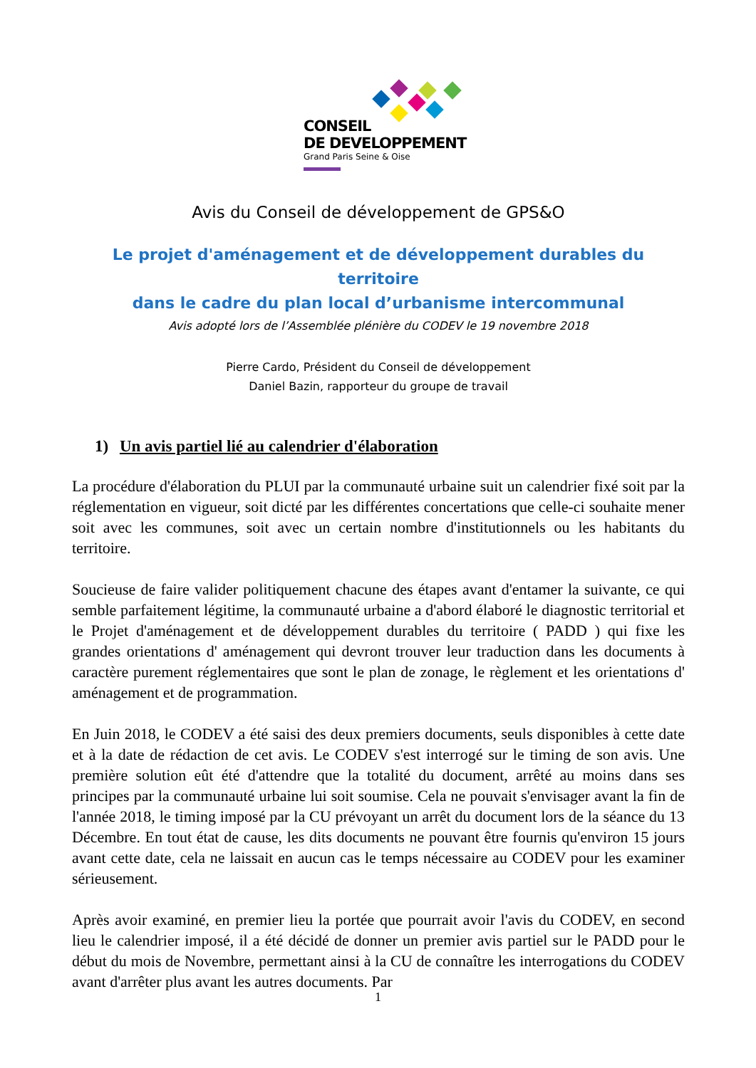CONSEIL
DE DEVELOPPEMENT
Grand Paris Seine & Oise
Avis du Conseil de développement de GPS&O
Le projet d'aménagement et de développement durables du territoire
dans le cadre du plan local d’urbanisme intercommunal
Avis adopté lors de l’Assemblée plénière du CODEV le 19 novembre 2018
Pierre Cardo, Président du Conseil de développement
Daniel Bazin, rapporteur du groupe de travail
1) Un avis partiel lié au calendrier d'élaboration
La procédure d'élaboration du PLUI par la communauté urbaine suit un calendrier fixé soit par la réglementation en vigueur, soit dicté par les différentes concertations que celle-ci souhaite mener soit avec les communes, soit avec un certain nombre d'institutionnels ou les habitants du territoire.
Soucieuse de faire valider politiquement chacune des étapes avant d'entamer la suivante, ce qui semble parfaitement légitime, la communauté urbaine a d'abord élaboré le diagnostic territorial et le Projet d'aménagement et de développement durables du territoire ( PADD ) qui fixe les grandes orientations d' aménagement qui devront trouver leur traduction dans les documents à caractère purement réglementaires que sont le plan de zonage, le règlement et les orientations d' aménagement et de programmation.
En Juin 2018, le CODEV a été saisi des deux premiers documents, seuls disponibles à cette date et à la date de rédaction de cet avis. Le CODEV s'est interrogé sur le timing de son avis. Une première solution eût été d'attendre que la totalité du document, arrêté au moins dans ses principes par la communauté urbaine lui soit soumise. Cela ne pouvait s'envisager avant la fin de l'année 2018, le timing imposé par la CU prévoyant un arrêt du document lors de la séance du 13 Décembre. En tout état de cause, les dits documents ne pouvant être fournis qu'environ 15 jours avant cette date, cela ne laissait en aucun cas le temps nécessaire au CODEV pour les examiner sérieusement.
Après avoir examiné, en premier lieu la portée que pourrait avoir l'avis du CODEV, en second lieu le calendrier imposé, il a été décidé de donner un premier avis partiel sur le PADD pour le début du mois de Novembre, permettant ainsi à la CU de connaître les interrogations du CODEV avant d'arrêter plus avant les autres documents. Par
1